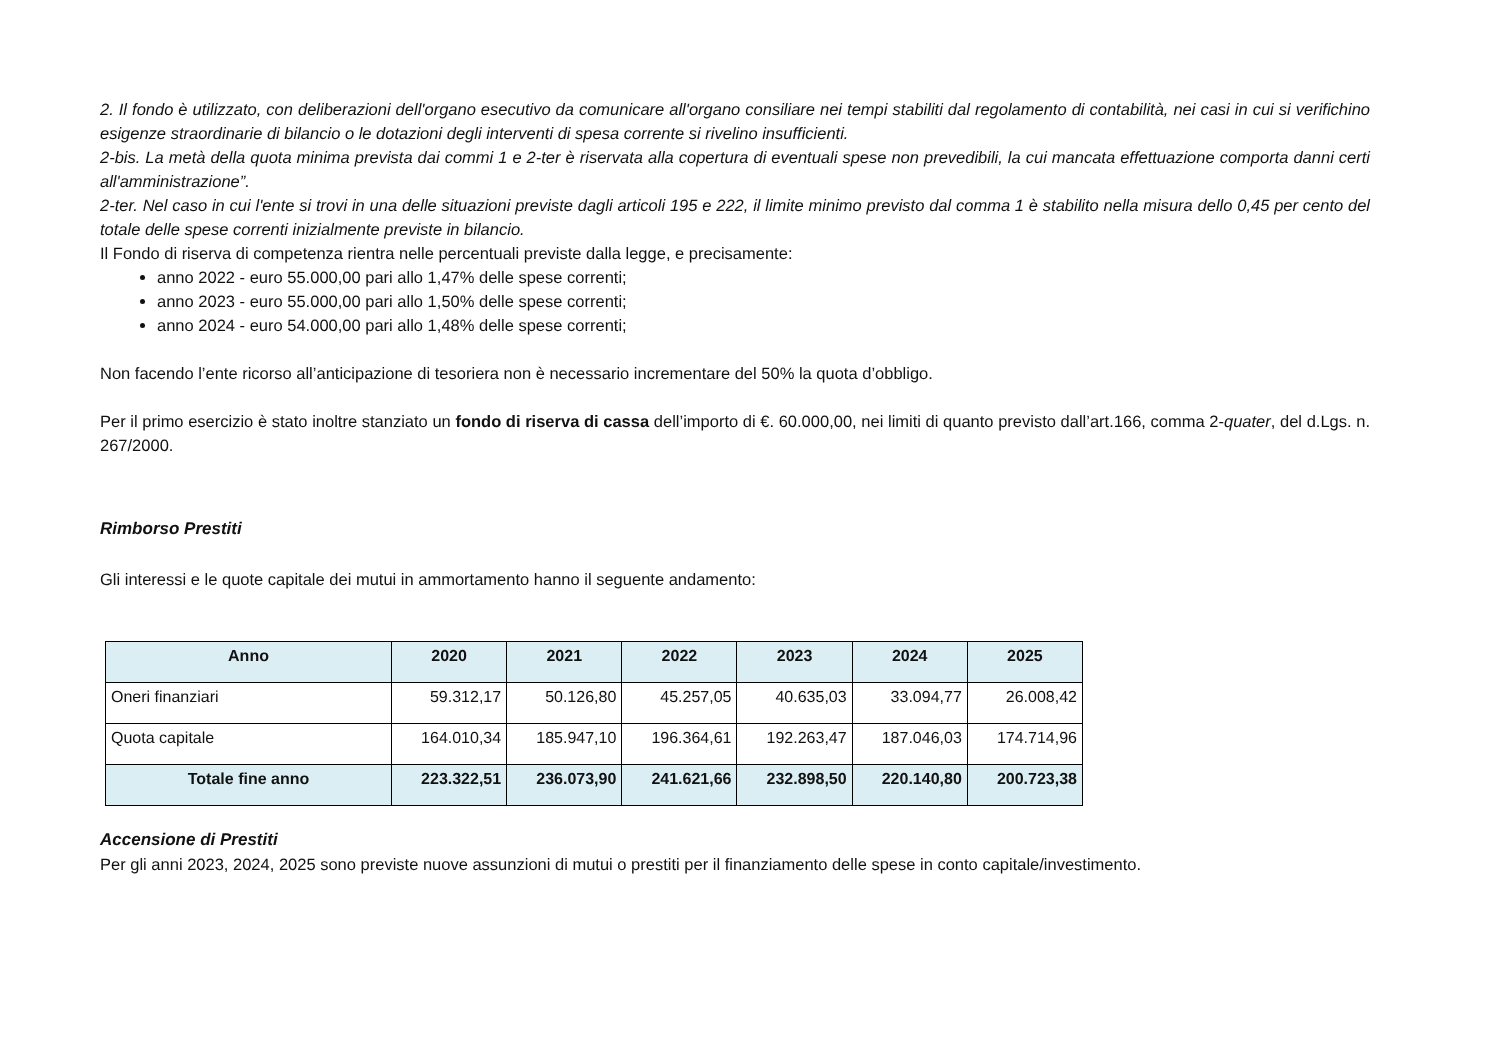2. Il fondo è utilizzato, con deliberazioni dell'organo esecutivo da comunicare all'organo consiliare nei tempi stabiliti dal regolamento di contabilità, nei casi in cui si verifichino esigenze straordinarie di bilancio o le dotazioni degli interventi di spesa corrente si rivelino insufficienti.
2-bis. La metà della quota minima prevista dai commi 1 e 2-ter è riservata alla copertura di eventuali spese non prevedibili, la cui mancata effettuazione comporta danni certi all'amministrazione”.
2-ter. Nel caso in cui l'ente si trovi in una delle situazioni previste dagli articoli 195 e 222, il limite minimo previsto dal comma 1 è stabilito nella misura dello 0,45 per cento del totale delle spese correnti inizialmente previste in bilancio.
Il Fondo di riserva di competenza rientra nelle percentuali previste dalla legge, e precisamente:
anno 2022 - euro 55.000,00 pari allo 1,47% delle spese correnti;
anno 2023 - euro 55.000,00 pari allo 1,50% delle spese correnti;
anno 2024 - euro 54.000,00 pari allo 1,48% delle spese correnti;
Non facendo l’ente ricorso all’anticipazione di tesoriera non è necessario incrementare del 50% la quota d’obbligo.
Per il primo esercizio è stato inoltre stanziato un fondo di riserva di cassa dell’importo di €. 60.000,00, nei limiti di quanto previsto dall’art.166, comma 2-quater, del d.Lgs. n. 267/2000.
Rimborso Prestiti
Gli interessi e le quote capitale dei mutui in ammortamento hanno il seguente andamento:
| Anno | 2020 | 2021 | 2022 | 2023 | 2024 | 2025 |
| --- | --- | --- | --- | --- | --- | --- |
| Oneri finanziari | 59.312,17 | 50.126,80 | 45.257,05 | 40.635,03 | 33.094,77 | 26.008,42 |
| Quota capitale | 164.010,34 | 185.947,10 | 196.364,61 | 192.263,47 | 187.046,03 | 174.714,96 |
| Totale fine anno | 223.322,51 | 236.073,90 | 241.621,66 | 232.898,50 | 220.140,80 | 200.723,38 |
Accensione di Prestiti
Per gli anni 2023, 2024, 2025 sono previste nuove assunzioni di mutui o prestiti per il finanziamento delle spese in conto capitale/investimento.